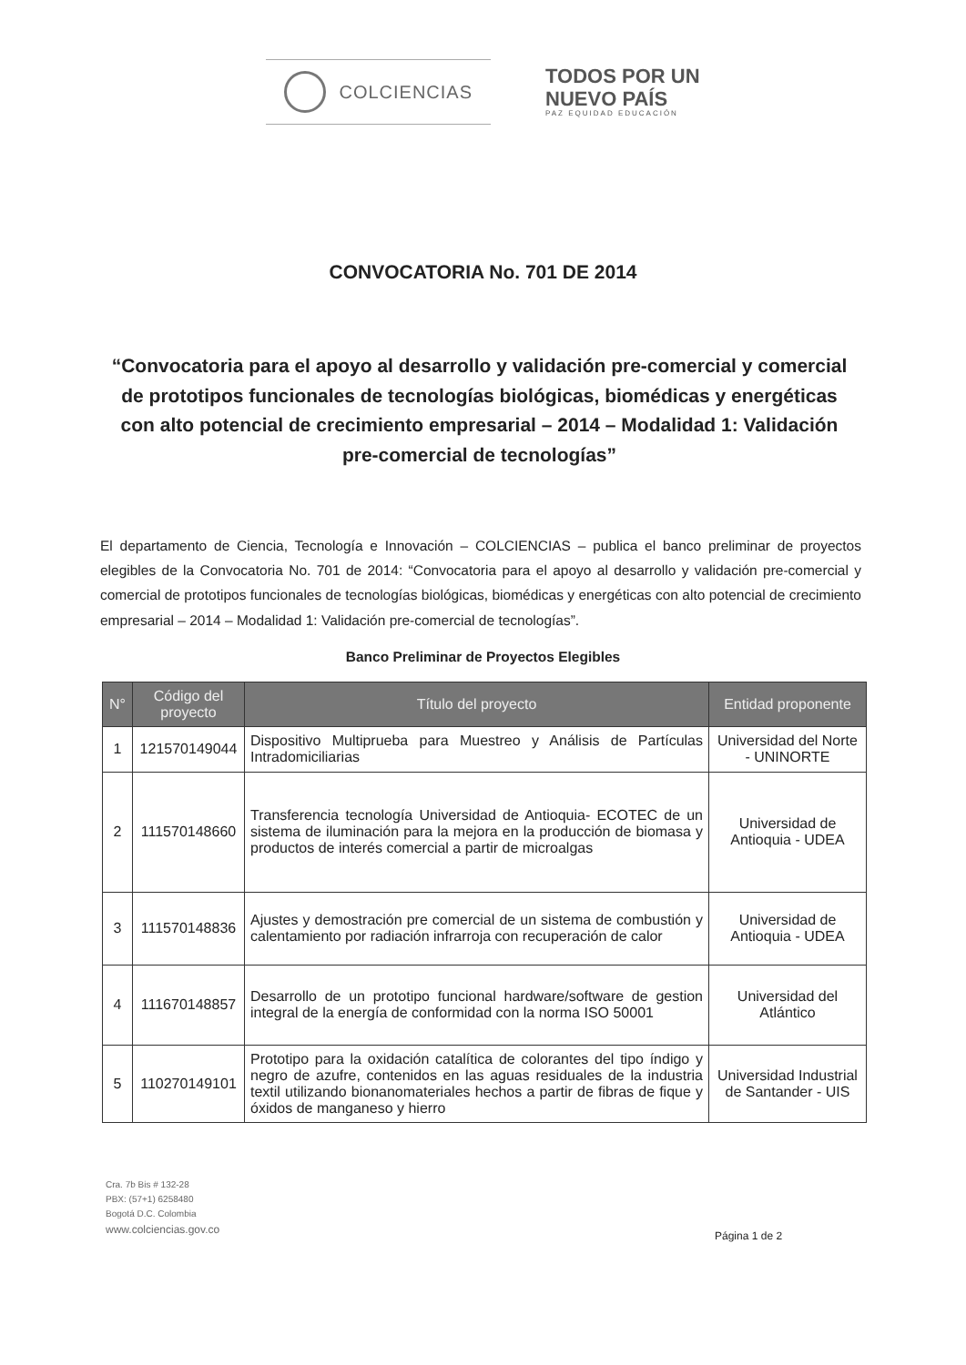COLCIENCIAS
TODOS POR UN
NUEVO PAÍS
PAZ EQUIDAD EDUCACIÓN
CONVOCATORIA No. 701 DE 2014
“Convocatoria para el apoyo al desarrollo y validación pre-comercial y comercial de prototipos funcionales de tecnologías biológicas, biomédicas y energéticas con alto potencial de crecimiento empresarial – 2014 – Modalidad 1: Validación pre-comercial de tecnologías”
El departamento de Ciencia, Tecnología e Innovación – COLCIENCIAS – publica el banco preliminar de proyectos elegibles de la Convocatoria No. 701 de 2014: “Convocatoria para el apoyo al desarrollo y validación pre-comercial y comercial de prototipos funcionales de tecnologías biológicas, biomédicas y energéticas con alto potencial de crecimiento empresarial – 2014 – Modalidad 1: Validación pre-comercial de tecnologías”.
Banco Preliminar de Proyectos Elegibles
| N° | Código del proyecto | Título del proyecto | Entidad proponente |
| --- | --- | --- | --- |
| 1 | 121570149044 | Dispositivo Multiprueba para Muestreo y Análisis de Partículas Intradomiciliarias | Universidad del Norte - UNINORTE |
| 2 | 111570148660 | Transferencia tecnología Universidad de Antioquia- ECOTEC de un sistema de iluminación para la mejora en la producción de biomasa y productos de interés comercial a partir de microalgas | Universidad de Antioquia - UDEA |
| 3 | 111570148836 | Ajustes y demostración pre comercial de un sistema de combustión y calentamiento por radiación infrarroja con recuperación de calor | Universidad de Antioquia - UDEA |
| 4 | 111670148857 | Desarrollo de un prototipo funcional hardware/software de gestion integral de la energía de conformidad con la norma ISO 50001 | Universidad del Atlántico |
| 5 | 110270149101 | Prototipo para la oxidación catalítica de colorantes del tipo índigo y negro de azufre, contenidos en las aguas residuales de la industria textil utilizando bionanomateriales hechos a partir de fibras de fique y óxidos de manganeso y hierro | Universidad Industrial de Santander - UIS |
Cra. 7b Bis # 132-28
PBX: (57+1) 6258480
Bogotá D.C. Colombia
www.colciencias.gov.co
Página 1 de 2